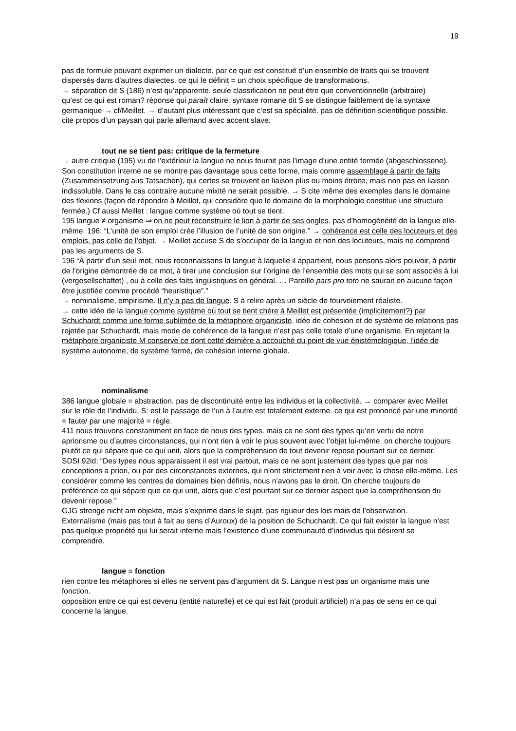19
pas de formule pouvant exprimer un dialecte, par ce que est constitué d’un ensemble de traits qui se trouvent dispersés dans d’autres dialectes. ce qui le définit = un choix spécifique de transformations.
→ séparation dit S (186) n’est qu’apparente. seule classification ne peut être que conventionnelle (arbitraire)
qu’est ce qui est roman? réponse qui paraît claire. syntaxe romane dit S se distingue faiblement de la syntaxe germanique → cf/Meillet. → d’autant plus intéressant que c’est sa spécialité. pas de définition scientifique possible.
cite propos d’un paysan qui parle allemand avec accent slave.
tout ne se tient pas: critique de la fermeture
→ autre critique (195) vu de l’extérieur la langue ne nous fournit pas l’image d’une entité fermée (abgeschlossene). Son constitution interne ne se montre pas davantage sous cette forme, mais comme assemblage à partir de faits (Zusammensetzung aus Tatsachen), qui certes se trouvent en liaison plus ou moins étroite, mais non pas en liaison indissoluble. Dans le cas contraire aucune mixité ne serait possible. → S cite même des exemples dans le domaine des flexions (façon de répondre à Meillet, qui considère que le domaine de la morphologie constitue une structure fermée.) Cf aussi Meillet : langue comme système où tout se tient.
195 langue ≠ organisme ⇒ on ne peut reconstruire le lion à partir de ses ongles. pas d’homogénéité de la langue elle-même. 196: “L’unité de son emploi crée l’illusion de l’unité de son origine.” → cohérence est celle des locuteurs et des emplois, pas celle de l’objet. → Meillet accuse S de s’occuper de la langue et non des locuteurs, mais ne comprend pas les arguments de S.
196 “À partir d’un seul mot, nous reconnaissons la langue à laquelle il appartient, nous pensons alors pouvoir, à partir de l’origine démontrée de ce mot, à tirer une conclusion sur l’origine de l’ensemble des mots qui se sont associés à lui (vergesellschaftet) , ou à celle des faits linguistiques en général. … Pareille pars pro toto ne saurait en aucune façon être justifiée comme procédé “heuristique”.”
→ nominalisme, empirisme. Il n’y a pas de langue. S à relire après un siècle de fourvoiement réaliste.
→ cette idée de la langue comme système où tout se tient chère à Meillet est présentée (implicitement?) par Schuchardt comme une forme sublimée de la métaphore organiciste. idée de cohésion et de système de relations pas rejetée par Schuchardt, mais mode de cohérence de la langue n’est pas celle totale d’une organisme. En rejetant la métaphore organiciste M conserve ce dont cette dernière a accouché du point de vue épistémologique, l’idée de système autonome, de système fermé, de cohésion interne globale.
nominalisme
386 langue globale = abstraction. pas de discontinuité entre les individus et la collectivité. → comparer avec Meillet sur le rôle de l’individu. S: est le passage de l’un à l’autre est totalement externe. ce qui est prononcé par une minorité = faute/ par une majorité = règle.
411 nous trouvons constamment en face de nous des types. mais ce ne sont des types qu’en vertu de notre apriorisme ou d’autres circonstances, qui n’ont rien à voir le plus souvent avec l’objet lui-même. on cherche toujours plutôt ce qui sépare que ce qui unit, alors que la compréhension de tout devenir repose pourtant sur ce dernier.
SDSI 92id; “Des types nous apparaissent il est vrai partout, mais ce ne sont justement des types que par nos conceptions a priori, ou par des circonstances externes, qui n’ont strictement rien à voir avec la chose elle-même. Les considérer comme les centres de domaines bien définis, nous n’avons pas le droit. On cherche toujours de préférence ce qui sépare que ce qui unit, alors que c’est pourtant sur ce dernier aspect que la compréhension du devenir repose.”
GJG strenge nicht am objekte, mais s’exprime dans le sujet. pas rigueur des lois mais de l’observation.
Externalisme (mais pas tout à fait au sens d’Auroux) de la position de Schuchardt. Ce qui fait exister la langue n’est pas quelque propriété qui lui serait interne mais l’existence d’une communauté d’individus qui désirent se comprendre.
langue = fonction
rien contre les métaphores si elles ne servent pas d’argument dit S. Langue n’est pas un organisme mais une fonction.
opposition entre ce qui est devenu (entité naturelle) et ce qui est fait (produit artificiel) n’a pas de sens en ce qui concerne la langue.